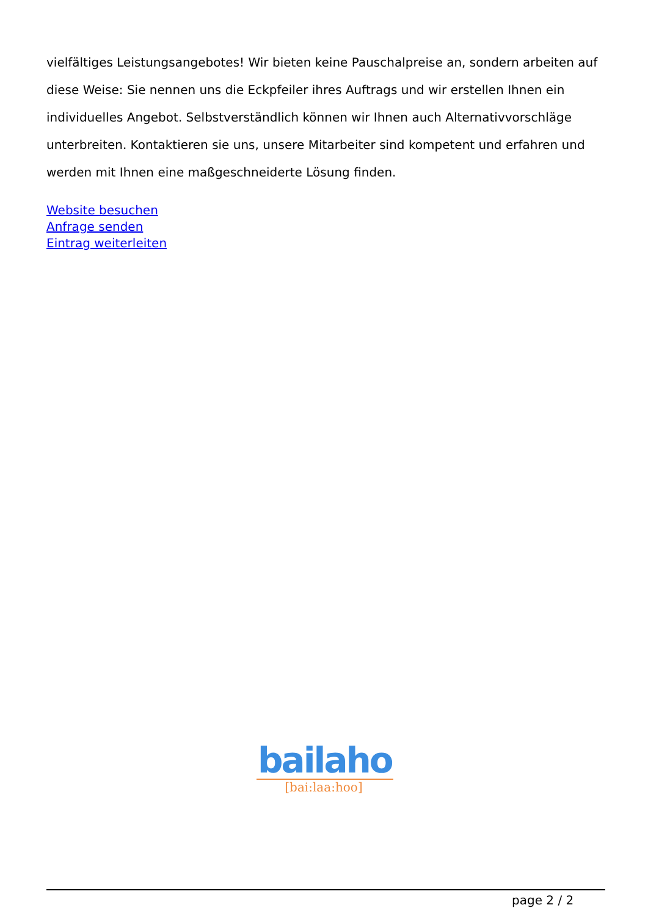vielfältiges Leistungsangebotes! Wir bieten keine Pauschalpreise an, sondern arbeiten auf diese Weise: Sie nennen uns die Eckpfeiler ihres Auftrags und wir erstellen Ihnen ein individuelles Angebot. Selbstverständlich können wir Ihnen auch Alternativvorschläge unterbreiten. Kontaktieren sie uns, unsere Mitarbeiter sind kompetent und erfahren und werden mit Ihnen eine maßgeschneiderte Lösung finden.
Website besuchen
Anfrage senden
Eintrag weiterleiten
bailaho
[bai:laa:hoo]
page 2 / 2